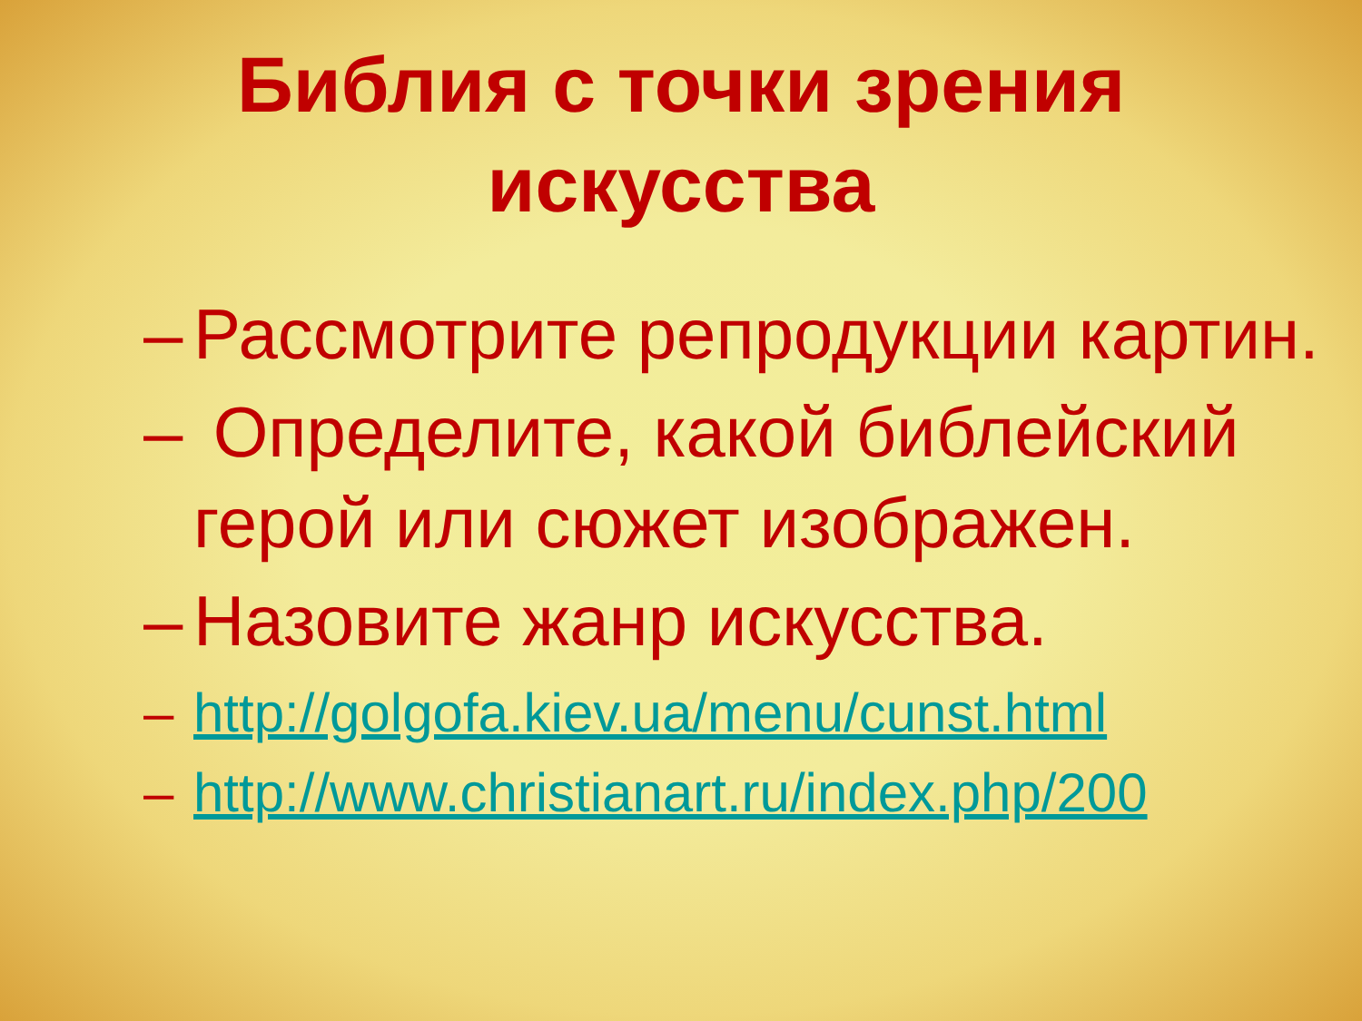Библия с точки зрения
искусства
– Рассмотрите репродукции картин.
– Определите, какой библейский герой или сюжет изображен.
– Назовите жанр искусства.
– http://golgofa.kiev.ua/menu/cunst.html
– http://www.christianart.ru/index.php/200